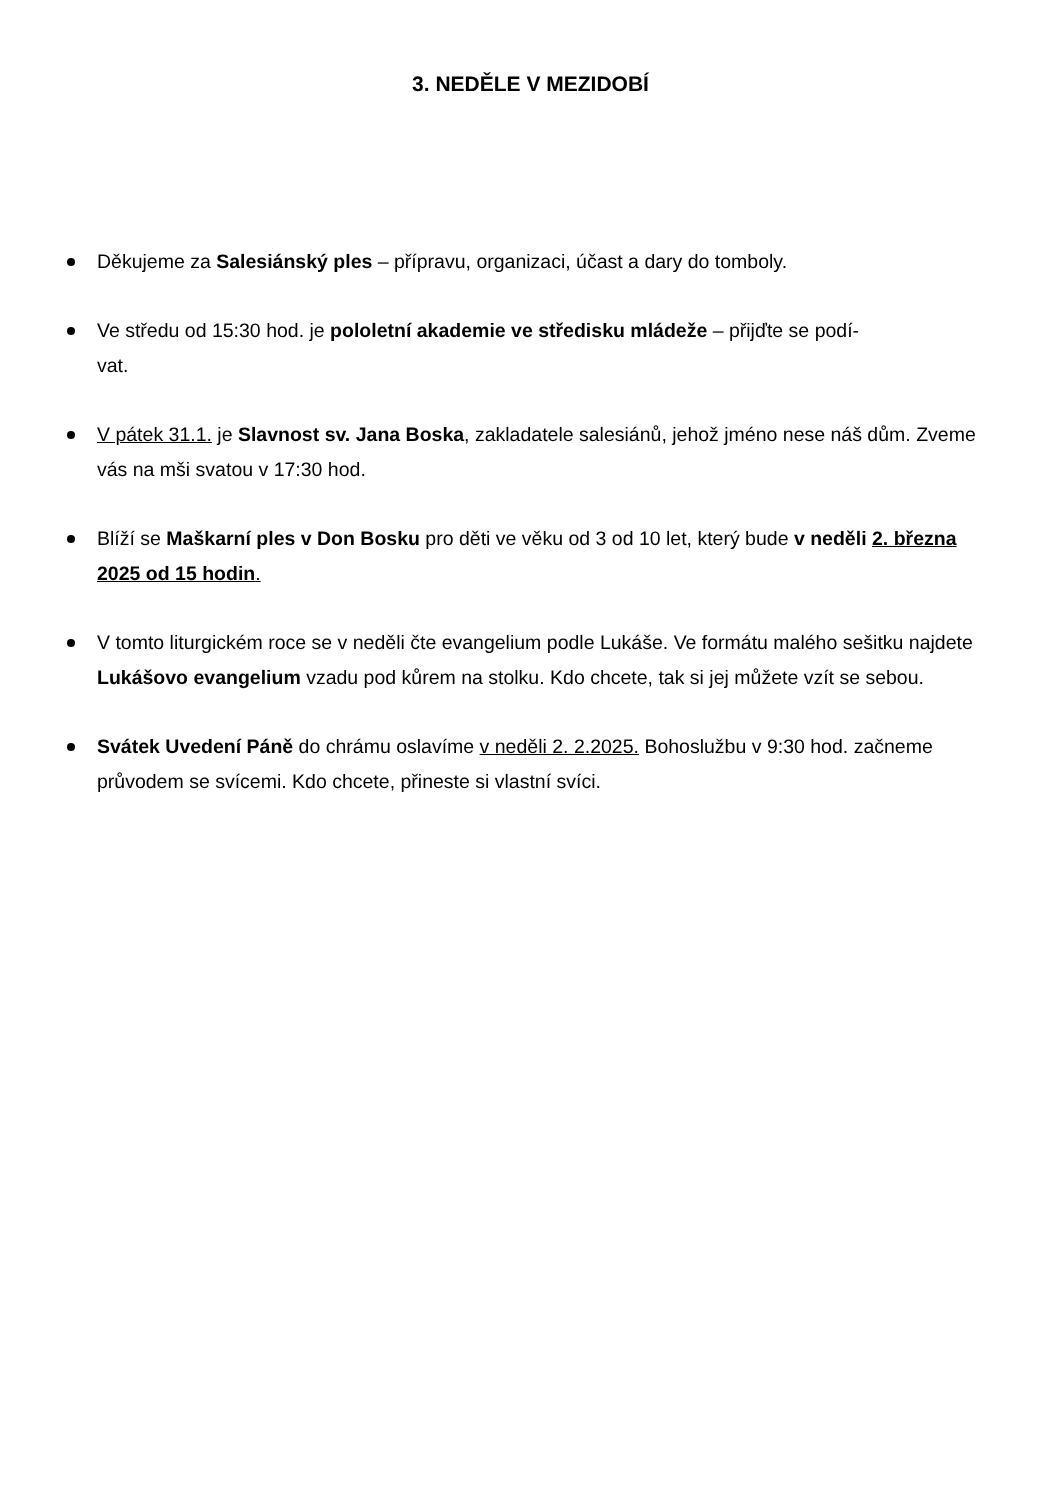3. NEDĚLE V MEZIDOBÍ
Děkujeme za Salesiánský ples – přípravu, organizaci, účast a dary do tomboly.
Ve středu od 15:30 hod. je pololetní akademie ve středisku mládeže – přijďte se podí-
vat.
V pátek 31.1. je Slavnost sv. Jana Boska, zakladatele salesiánů, jehož jméno nese náš dům. Zveme vás na mši svatou v 17:30 hod.
Blíží se Maškarní ples v Don Bosku pro děti ve věku od 3 od 10 let, který bude v neděli 2. března 2025 od 15 hodin.
V tomto liturgickém roce se v neděli čte evangelium podle Lukáše. Ve formátu malého sešitku najdete Lukášovo evangelium vzadu pod kůrem na stolku. Kdo chcete, tak si jej můžete vzít se sebou.
Svátek Uvedení Páně do chrámu oslavíme v neděli 2. 2.2025. Bohoslužbu v 9:30 hod. začneme průvodem se svícemi. Kdo chcete, přineste si vlastní svíci.